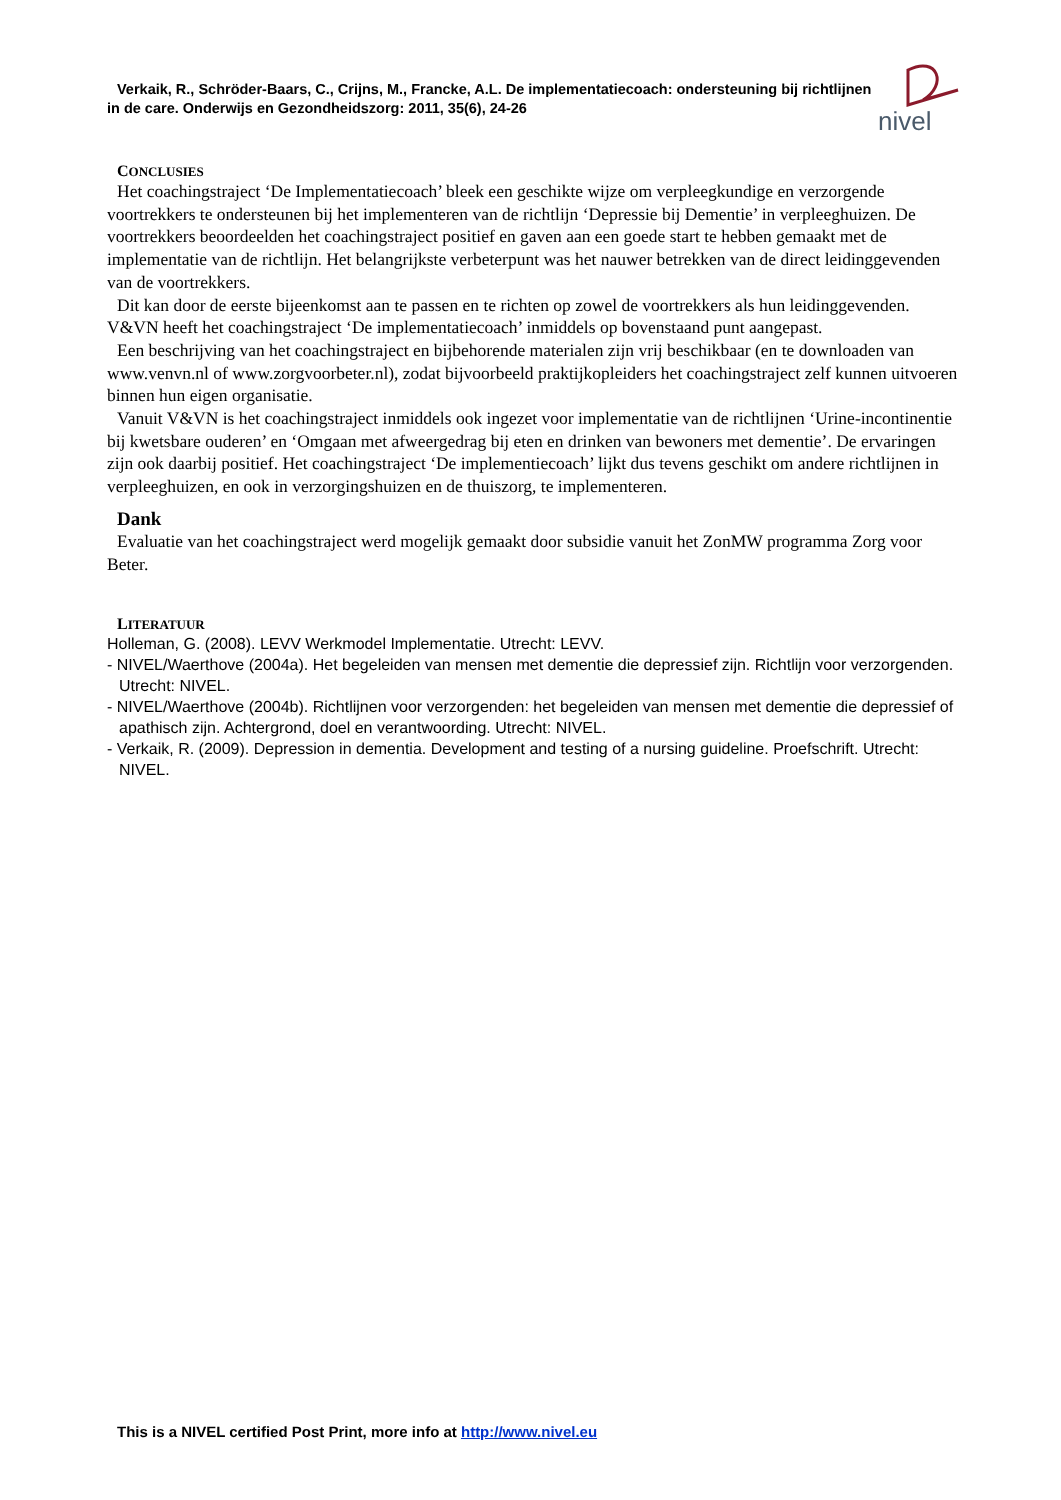nivel
Verkaik, R., Schröder-Baars, C., Crijns, M., Francke, A.L. De implementatiecoach: ondersteuning bij richtlijnen
in de care. Onderwijs en Gezondheidszorg: 2011, 35(6), 24-26
CONCLUSIES
Het coachingstraject ‘De Implementatiecoach’ bleek een geschikte wijze om verpleegkundige en verzorgende voortrekkers te ondersteunen bij het implementeren van de richtlijn ‘Depressie bij Dementie’ in verpleeghuizen. De voortrekkers beoordeelden het coachingstraject positief en gaven aan een goede start te hebben gemaakt met de implementatie van de richtlijn. Het belangrijkste verbeterpunt was het nauwer betrekken van de direct leidinggevenden van de voortrekkers.
Dit kan door de eerste bijeenkomst aan te passen en te richten op zowel de voortrekkers als hun leidinggevenden. V&VN heeft het coachingstraject ‘De implementatiecoach’ inmiddels op bovenstaand punt aangepast.
Een beschrijving van het coachingstraject en bijbehorende materialen zijn vrij beschikbaar (en te downloaden van www.venvn.nl of www.zorgvoorbeter.nl), zodat bijvoorbeeld praktijkopleiders het coachingstraject zelf kunnen uitvoeren binnen hun eigen organisatie.
Vanuit V&VN is het coachingstraject inmiddels ook ingezet voor implementatie van de richtlijnen ‘Urine-incontinentie bij kwetsbare ouderen’ en ‘Omgaan met afweergedrag bij eten en drinken van bewoners met dementie’. De ervaringen zijn ook daarbij positief. Het coachingstraject ‘De implementiecoach’ lijkt dus tevens geschikt om andere richtlijnen in verpleeghuizen, en ook in verzorgingshuizen en de thuiszorg, te implementeren.
Dank
Evaluatie van het coachingstraject werd mogelijk gemaakt door subsidie vanuit het ZonMW programma Zorg voor Beter.
LITERATUUR
Holleman, G. (2008). LEVV Werkmodel Implementatie. Utrecht: LEVV.
- NIVEL/Waerthove (2004a). Het begeleiden van mensen met dementie die depressief zijn. Richtlijn voor verzorgenden. Utrecht: NIVEL.
- NIVEL/Waerthove (2004b). Richtlijnen voor verzorgenden: het begeleiden van mensen met dementie die depressief of apathisch zijn. Achtergrond, doel en verantwoording. Utrecht: NIVEL.
- Verkaik, R. (2009). Depression in dementia. Development and testing of a nursing guideline. Proefschrift. Utrecht: NIVEL.
This is a NIVEL certified Post Print, more info at http://www.nivel.eu